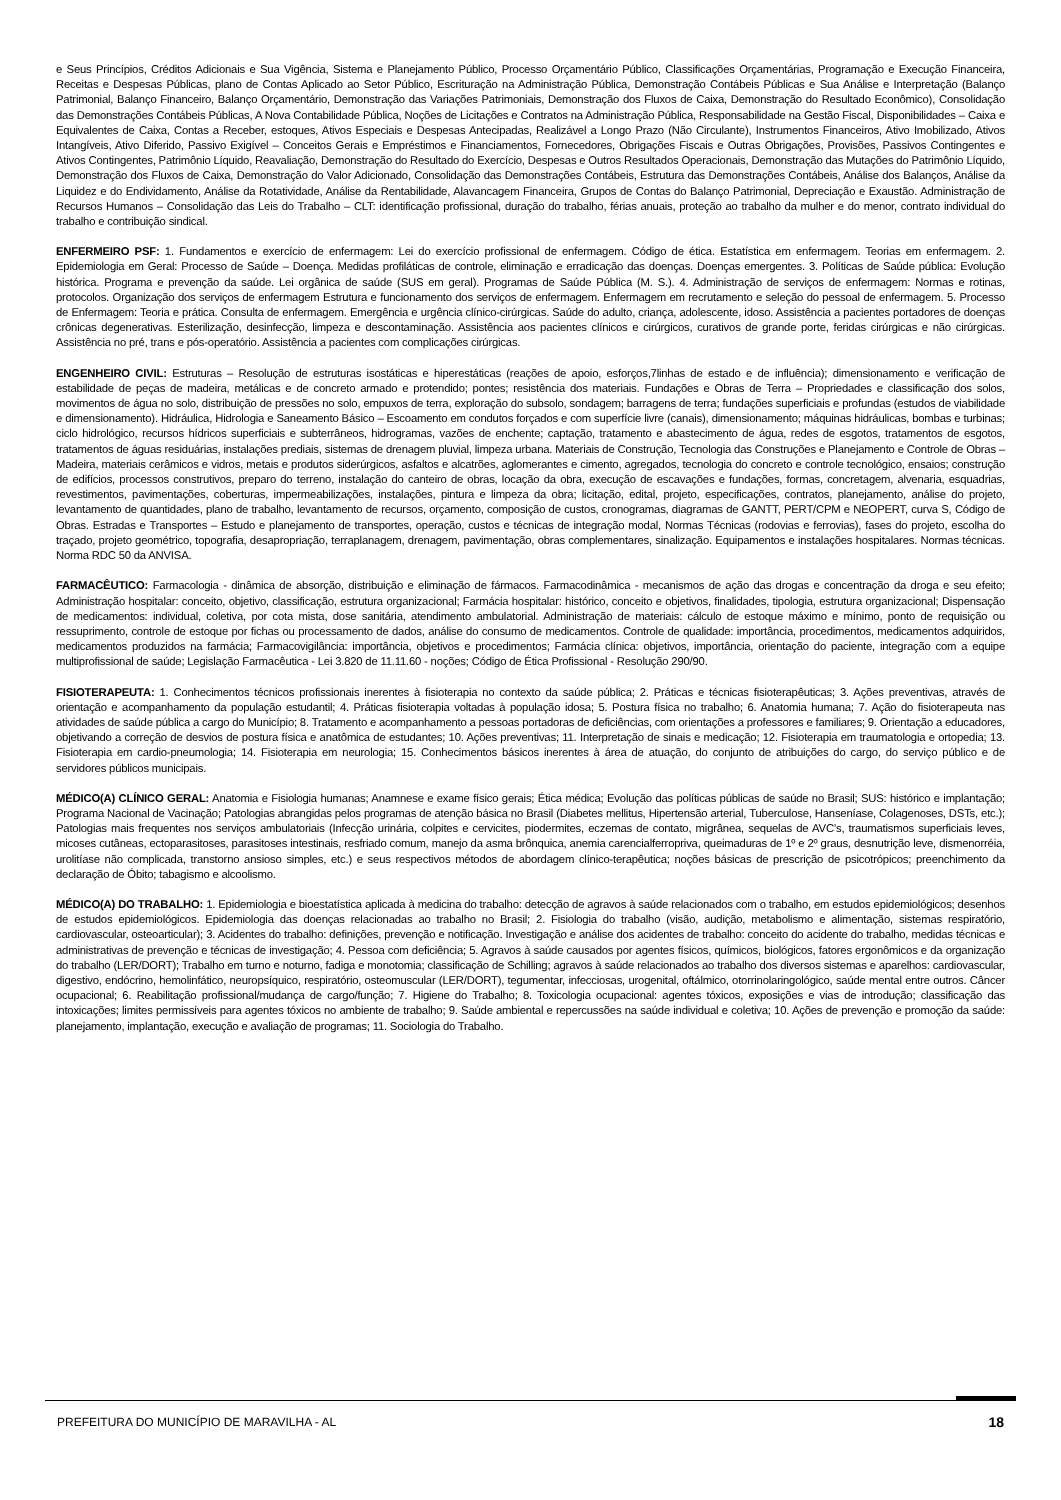e Seus Princípios, Créditos Adicionais e Sua Vigência, Sistema e Planejamento Público, Processo Orçamentário Público, Classificações Orçamentárias, Programação e Execução Financeira, Receitas e Despesas Públicas, plano de Contas Aplicado ao Setor Público, Escrituração na Administração Pública, Demonstração Contábeis Públicas e Sua Análise e Interpretação (Balanço Patrimonial, Balanço Financeiro, Balanço Orçamentário, Demonstração das Variações Patrimoniais, Demonstração dos Fluxos de Caixa, Demonstração do Resultado Econômico), Consolidação das Demonstrações Contábeis Públicas, A Nova Contabilidade Pública, Noções de Licitações e Contratos na Administração Pública, Responsabilidade na Gestão Fiscal, Disponibilidades – Caixa e Equivalentes de Caixa, Contas a Receber, estoques, Ativos Especiais e Despesas Antecipadas, Realizável a Longo Prazo (Não Circulante), Instrumentos Financeiros, Ativo Imobilizado, Ativos Intangíveis, Ativo Diferido, Passivo Exigível – Conceitos Gerais e Empréstimos e Financiamentos, Fornecedores, Obrigações Fiscais e Outras Obrigações, Provisões, Passivos Contingentes e Ativos Contingentes, Patrimônio Líquido, Reavaliação, Demonstração do Resultado do Exercício, Despesas e Outros Resultados Operacionais, Demonstração das Mutações do Patrimônio Líquido, Demonstração dos Fluxos de Caixa, Demonstração do Valor Adicionado, Consolidação das Demonstrações Contábeis, Estrutura das Demonstrações Contábeis, Análise dos Balanços, Análise da Liquidez e do Endividamento, Análise da Rotatividade, Análise da Rentabilidade, Alavancagem Financeira, Grupos de Contas do Balanço Patrimonial, Depreciação e Exaustão. Administração de Recursos Humanos – Consolidação das Leis do Trabalho – CLT: identificação profissional, duração do trabalho, férias anuais, proteção ao trabalho da mulher e do menor, contrato individual do trabalho e contribuição sindical.
ENFERMEIRO PSF: 1. Fundamentos e exercício de enfermagem: Lei do exercício profissional de enfermagem. Código de ética. Estatística em enfermagem. Teorias em enfermagem. 2. Epidemiologia em Geral: Processo de Saúde – Doença. Medidas profiláticas de controle, eliminação e erradicação das doenças. Doenças emergentes. 3. Políticas de Saúde pública: Evolução histórica. Programa e prevenção da saúde. Lei orgânica de saúde (SUS em geral). Programas de Saúde Pública (M. S.). 4. Administração de serviços de enfermagem: Normas e rotinas, protocolos. Organização dos serviços de enfermagem Estrutura e funcionamento dos serviços de enfermagem. Enfermagem em recrutamento e seleção do pessoal de enfermagem. 5. Processo de Enfermagem: Teoria e prática. Consulta de enfermagem. Emergência e urgência clínico-cirúrgicas. Saúde do adulto, criança, adolescente, idoso. Assistência a pacientes portadores de doenças crônicas degenerativas. Esterilização, desinfecção, limpeza e descontaminação. Assistência aos pacientes clínicos e cirúrgicos, curativos de grande porte, feridas cirúrgicas e não cirúrgicas. Assistência no pré, trans e pós-operatório. Assistência a pacientes com complicações cirúrgicas.
ENGENHEIRO CIVIL: Estruturas – Resolução de estruturas isostáticas e hiperestáticas (reações de apoio, esforços,7linhas de estado e de influência); dimensionamento e verificação de estabilidade de peças de madeira, metálicas e de concreto armado e protendido; pontes; resistência dos materiais. Fundações e Obras de Terra – Propriedades e classificação dos solos, movimentos de água no solo, distribuição de pressões no solo, empuxos de terra, exploração do subsolo, sondagem; barragens de terra; fundações superficiais e profundas (estudos de viabilidade e dimensionamento). Hidráulica, Hidrologia e Saneamento Básico – Escoamento em condutos forçados e com superfície livre (canais), dimensionamento; máquinas hidráulicas, bombas e turbinas; ciclo hidrológico, recursos hídricos superficiais e subterrâneos, hidrogramas, vazões de enchente; captação, tratamento e abastecimento de água, redes de esgotos, tratamentos de esgotos, tratamentos de águas residuárias, instalações prediais, sistemas de drenagem pluvial, limpeza urbana. Materiais de Construção, Tecnologia das Construções e Planejamento e Controle de Obras – Madeira, materiais cerâmicos e vidros, metais e produtos siderúrgicos, asfaltos e alcatrões, aglomerantes e cimento, agregados, tecnologia do concreto e controle tecnológico, ensaios; construção de edifícios, processos construtivos, preparo do terreno, instalação do canteiro de obras, locação da obra, execução de escavações e fundações, formas, concretagem, alvenaria, esquadrias, revestimentos, pavimentações, coberturas, impermeabilizações, instalações, pintura e limpeza da obra; licitação, edital, projeto, especificações, contratos, planejamento, análise do projeto, levantamento de quantidades, plano de trabalho, levantamento de recursos, orçamento, composição de custos, cronogramas, diagramas de GANTT, PERT/CPM e NEOPERT, curva S, Código de Obras. Estradas e Transportes – Estudo e planejamento de transportes, operação, custos e técnicas de integração modal, Normas Técnicas (rodovias e ferrovias), fases do projeto, escolha do traçado, projeto geométrico, topografia, desapropriação, terraplanagem, drenagem, pavimentação, obras complementares, sinalização. Equipamentos e instalações hospitalares. Normas técnicas. Norma RDC 50 da ANVISA.
FARMACÊUTICO: Farmacologia - dinâmica de absorção, distribuição e eliminação de fármacos. Farmacodinâmica - mecanismos de ação das drogas e concentração da droga e seu efeito; Administração hospitalar: conceito, objetivo, classificação, estrutura organizacional; Farmácia hospitalar: histórico, conceito e objetivos, finalidades, tipologia, estrutura organizacional; Dispensação de medicamentos: individual, coletiva, por cota mista, dose sanitária, atendimento ambulatorial. Administração de materiais: cálculo de estoque máximo e mínimo, ponto de requisição ou ressuprimento, controle de estoque por fichas ou processamento de dados, análise do consumo de medicamentos. Controle de qualidade: importância, procedimentos, medicamentos adquiridos, medicamentos produzidos na farmácia; Farmacovigilância: importância, objetivos e procedimentos; Farmácia clínica: objetivos, importância, orientação do paciente, integração com a equipe multiprofissional de saúde; Legislação Farmacêutica - Lei 3.820 de 11.11.60 - noções; Código de Ética Profissional - Resolução 290/90.
FISIOTERAPEUTA: 1. Conhecimentos técnicos profissionais inerentes à fisioterapia no contexto da saúde pública; 2. Práticas e técnicas fisioterapêuticas; 3. Ações preventivas, através de orientação e acompanhamento da população estudantil; 4. Práticas fisioterapia voltadas à população idosa; 5. Postura física no trabalho; 6. Anatomia humana; 7. Ação do fisioterapeuta nas atividades de saúde pública a cargo do Município; 8. Tratamento e acompanhamento a pessoas portadoras de deficiências, com orientações a professores e familiares; 9. Orientação a educadores, objetivando a correção de desvios de postura física e anatômica de estudantes; 10. Ações preventivas; 11. Interpretação de sinais e medicação; 12. Fisioterapia em traumatologia e ortopedia; 13. Fisioterapia em cardio-pneumologia; 14. Fisioterapia em neurologia; 15. Conhecimentos básicos inerentes à área de atuação, do conjunto de atribuições do cargo, do serviço público e de servidores públicos municipais.
MÉDICO(A) CLÍNICO GERAL: Anatomia e Fisiologia humanas; Anamnese e exame físico gerais; Ética médica; Evolução das políticas públicas de saúde no Brasil; SUS: histórico e implantação; Programa Nacional de Vacinação; Patologias abrangidas pelos programas de atenção básica no Brasil (Diabetes mellitus, Hipertensão arterial, Tuberculose, Hanseníase, Colagenoses, DSTs, etc.); Patologias mais frequentes nos serviços ambulatoriais (Infecção urinária, colpites e cervicites, piodermites, eczemas de contato, migrânea, sequelas de AVC’s, traumatismos superficiais leves, micoses cutâneas, ectoparasitoses, parasitoses intestinais, resfriado comum, manejo da asma brônquica, anemia carencialferropriva, queimaduras de 1º e 2º graus, desnutrição leve, dismenorréia, urolitíase não complicada, transtorno ansioso simples, etc.) e seus respectivos métodos de abordagem clínico-terapêutica; noções básicas de prescrição de psicotrópicos; preenchimento da declaração de Óbito; tabagismo e alcoolismo.
MÉDICO(A) DO TRABALHO: 1. Epidemiologia e bioestatística aplicada à medicina do trabalho: detecção de agravos à saúde relacionados com o trabalho, em estudos epidemiológicos; desenhos de estudos epidemiológicos. Epidemiologia das doenças relacionadas ao trabalho no Brasil; 2. Fisiologia do trabalho (visão, audição, metabolismo e alimentação, sistemas respiratório, cardiovascular, osteoarticular); 3. Acidentes do trabalho: definições, prevenção e notificação. Investigação e análise dos acidentes de trabalho: conceito do acidente do trabalho, medidas técnicas e administrativas de prevenção e técnicas de investigação; 4. Pessoa com deficiência; 5. Agravos à saúde causados por agentes físicos, químicos, biológicos, fatores ergonômicos e da organização do trabalho (LER/DORT); Trabalho em turno e noturno, fadiga e monotomia; classificação de Schilling; agravos à saúde relacionados ao trabalho dos diversos sistemas e aparelhos: cardiovascular, digestivo, endócrino, hemolinfático, neuropsíquico, respiratório, osteomuscular (LER/DORT), tegumentar, infecciosas, urogenital, oftálmico, otorrinolaringológico, saúde mental entre outros. Câncer ocupacional; 6. Reabilitação profissional/mudança de cargo/função; 7. Higiene do Trabalho; 8. Toxicologia ocupacional: agentes tóxicos, exposições e vias de introdução; classificação das intoxicações; limites permissíveis para agentes tóxicos no ambiente de trabalho; 9. Saúde ambiental e repercussões na saúde individual e coletiva; 10. Ações de prevenção e promoção da saúde: planejamento, implantação, execução e avaliação de programas; 11. Sociologia do Trabalho.
PREFEITURA DO MUNICÍPIO DE MARAVILHA - AL 18